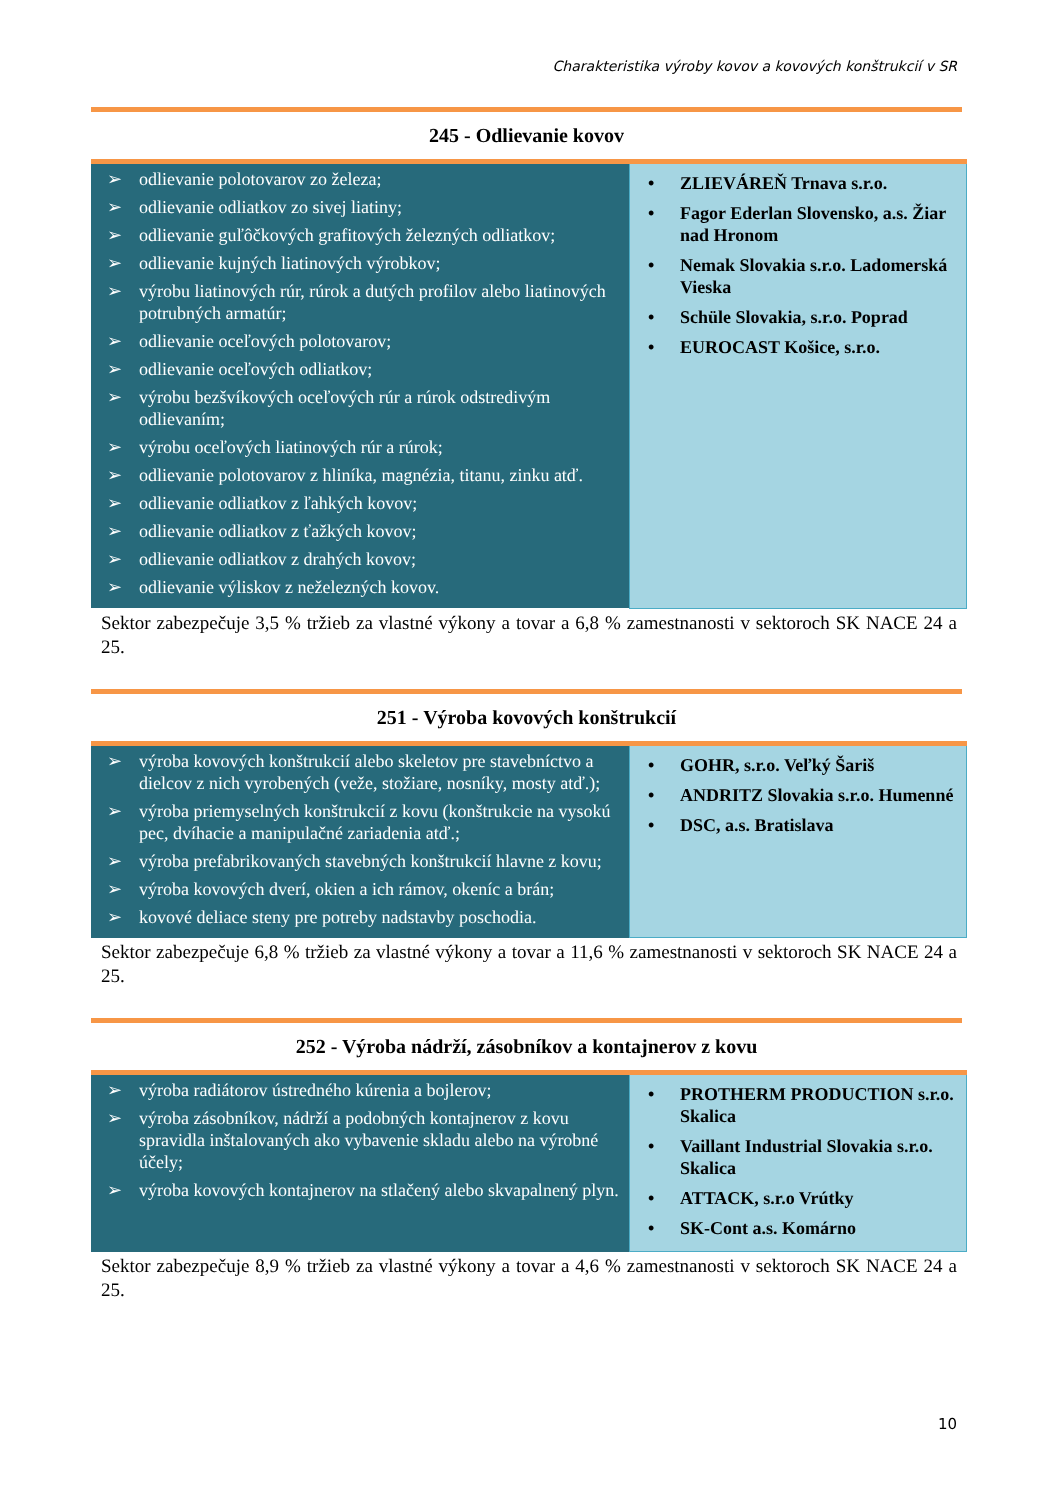Charakteristika výroby kovov a kovových konštrukcií v SR
245 - Odlievanie kovov
| odlievanie polotovarov zo železa; odlievanie odliatkov zo sivej liatiny; odlievanie guľôčkových grafitových železných odliatkov; odlievanie kujných liatinových výrobkov; výrobu liatinových rúr, rúrok a dutých profilov alebo liatinových potrubných armatúr; odlievanie oceľových polotovarov; odlievanie oceľových odliatkov; výrobu bezšvíkových oceľových rúr a rúrok odstredivým odlievaním; výrobu oceľových liatinových rúr a rúrok; odlievanie polotovarov z hliníka, magnézia, titanu, zinku atď. odlievanie odliatkov z ľahkých kovov; odlievanie odliatkov z ťažkých kovov; odlievanie odliatkov z drahých kovov; odlievanie výliskov z neželezných kovov. | ZLIEVÁREŇ Trnava s.r.o. Fagor Ederlan Slovensko, a.s. Žiar nad Hronom Nemak Slovakia s.r.o. Ladomerská Vieska Schüle Slovakia, s.r.o. Poprad EUROCAST Košice, s.r.o. |
Sektor zabezpečuje 3,5 % tržieb za vlastné výkony a tovar a 6,8 % zamestnanosti v sektoroch SK NACE 24 a 25.
251 - Výroba kovových konštrukcií
| výroba kovových konštrukcií alebo skeletov pre stavebníctvo a dielcov z nich vyrobených (veže, stožiare, nosníky, mosty atď.); výroba priemyselných konštrukcií z kovu (konštrukcie na vysokú pec, dvíhacie a manipulačné zariadenia atď.; výroba prefabrikovaných stavebných konštrukcií hlavne z kovu; výroba kovových dverí, okien a ich rámov, okeníc a brán; kovové deliace steny pre potreby nadstavby poschodia. | GOHR, s.r.o. Veľký Šariš ANDRITZ Slovakia s.r.o. Humenné DSC, a.s. Bratislava |
Sektor zabezpečuje 6,8 % tržieb za vlastné výkony a tovar a 11,6 % zamestnanosti v sektoroch SK NACE 24 a 25.
252 - Výroba nádrží, zásobníkov a kontajnerov z kovu
| výroba radiátorov ústredného kúrenia a bojlerov; výroba zásobníkov, nádrží a podobných kontajnerov z kovu spravidla inštalovaných ako vybavenie skladu alebo na výrobné účely; výroba kovových kontajnerov na stlačený alebo skvapalnený plyn. | PROTHERM PRODUCTION s.r.o. Skalica Vaillant Industrial Slovakia s.r.o. Skalica ATTACK, s.r.o Vrútky SK-Cont a.s. Komárno |
Sektor zabezpečuje 8,9 % tržieb za vlastné výkony a tovar a 4,6 % zamestnanosti v sektoroch SK NACE 24 a 25.
10